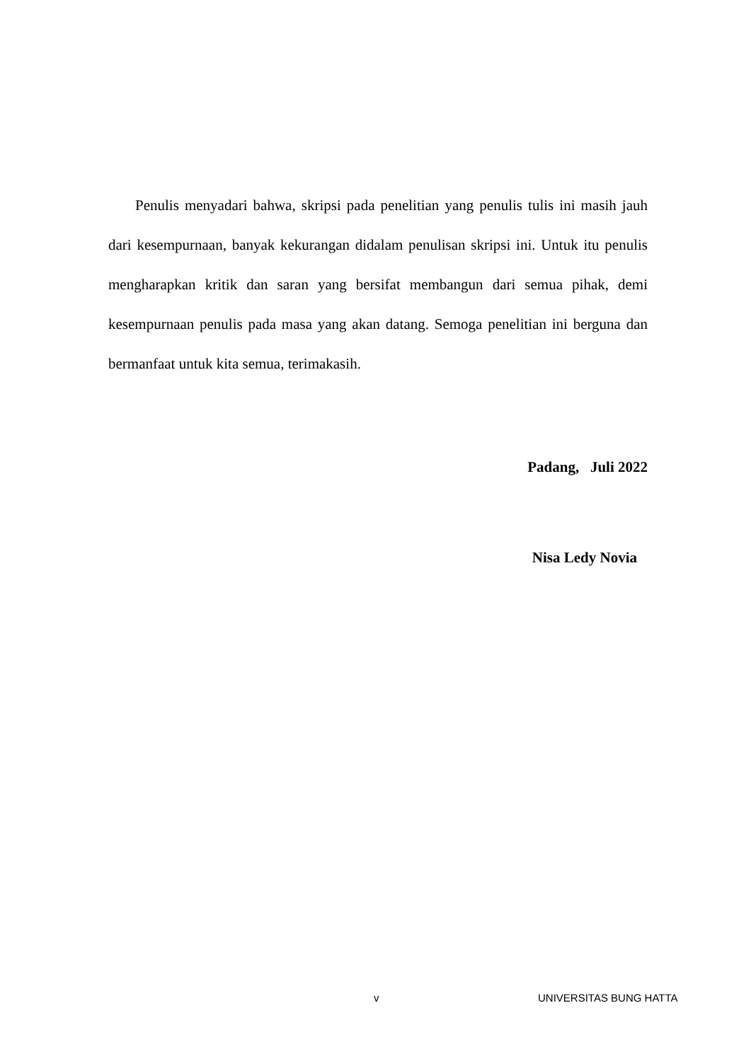Penulis menyadari bahwa, skripsi pada penelitian yang penulis tulis ini masih jauh dari kesempurnaan, banyak kekurangan didalam penulisan skripsi ini. Untuk itu penulis mengharapkan kritik dan saran yang bersifat membangun dari semua pihak, demi kesempurnaan penulis pada masa yang akan datang. Semoga penelitian ini berguna dan bermanfaat untuk kita semua, terimakasih.
Padang, Juli 2022
Nisa Ledy Novia
v UNIVERSITAS BUNG HATTA